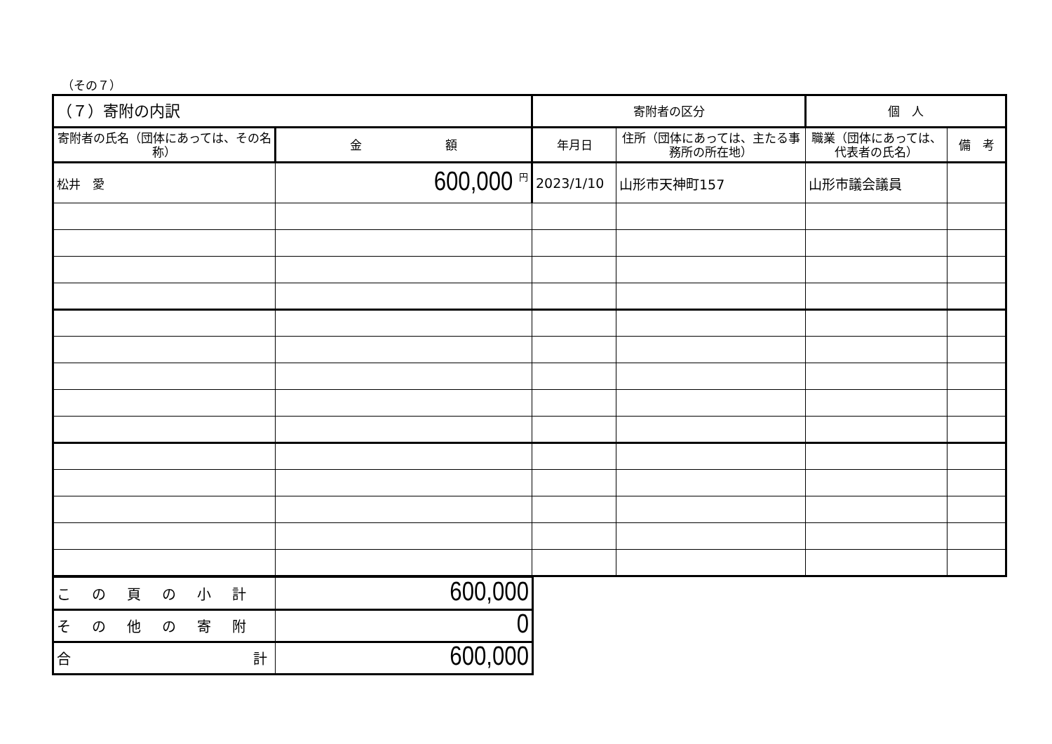（その７）
| （７）寄附の内訳 | | 寄附者の区分 | | 個 人 | |
| --- | --- | --- | --- | --- | --- |
| 寄附者の氏名（団体にあっては、その名称） | 金 額 | 年月日 | 住所（団体にあっては、主たる事務所の所在地） | 職業（団体にあっては、代表者の氏名） | 備 考 |
| 松井 愛 | 600,000 <sup>円</sup> | 2023/1/10 | 山形市天神町157 | 山形市議会議員 | |
| この頁の小計 | 600,000 |
| その他の寄附 | 0 |
| 合 計 | 600,000 |